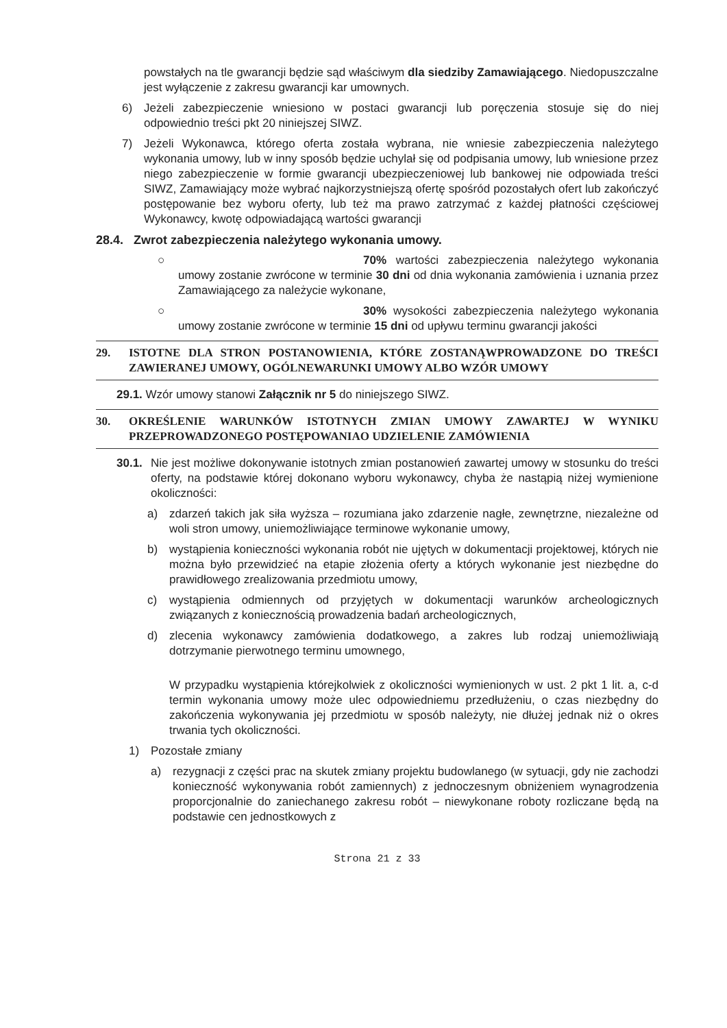powstałych na tle gwarancji będzie sąd właściwym dla siedziby Zamawiającego. Niedopuszczalne jest wyłączenie z zakresu gwarancji kar umownych.
6) Jeżeli zabezpieczenie wniesiono w postaci gwarancji lub poręczenia stosuje się do niej odpowiednio treści pkt 20 niniejszej SIWZ.
7) Jeżeli Wykonawca, którego oferta została wybrana, nie wniesie zabezpieczenia należytego wykonania umowy, lub w inny sposób będzie uchylał się od podpisania umowy, lub wniesione przez niego zabezpieczenie w formie gwarancji ubezpieczeniowej lub bankowej nie odpowiada treści SIWZ, Zamawiający może wybrać najkorzystniejszą ofertę spośród pozostałych ofert lub zakończyć postępowanie bez wyboru oferty, lub też ma prawo zatrzymać z każdej płatności częściowej Wykonawcy, kwotę odpowiadającą wartości gwarancji
28.4. Zwrot zabezpieczenia należytego wykonania umowy.
○ 70% wartości zabezpieczenia należytego wykonania umowy zostanie zwrócone w terminie 30 dni od dnia wykonania zamówienia i uznania przez Zamawiającego za należycie wykonane,
○ 30% wysokości zabezpieczenia należytego wykonania umowy zostanie zwrócone w terminie 15 dni od upływu terminu gwarancji jakości
29. ISTOTNE DLA STRON POSTANOWIENIA, KTÓRE ZOSTANĄWPROWADZONE DO TREŚCI ZAWIERANEJ UMOWY, OGÓLNEWARUNKI UMOWY ALBO WZÓR UMOWY
29.1. Wzór umowy stanowi Załącznik nr 5 do niniejszego SIWZ.
30. OKREŚLENIE WARUNKÓW ISTOTNYCH ZMIAN UMOWY ZAWARTEJ W WYNIKU PRZEPROWADZONEGO POSTĘPOWANIAO UDZIELENIE ZAMÓWIENIA
30.1. Nie jest możliwe dokonywanie istotnych zmian postanowień zawartej umowy w stosunku do treści oferty, na podstawie której dokonano wyboru wykonawcy, chyba że nastąpią niżej wymienione okoliczności:
a) zdarzeń takich jak siła wyższa – rozumiana jako zdarzenie nagłe, zewnętrzne, niezależne od woli stron umowy, uniemożliwiające terminowe wykonanie umowy,
b) wystąpienia konieczności wykonania robót nie ujętych w dokumentacji projektowej, których nie można było przewidzieć na etapie złożenia oferty a których wykonanie jest niezbędne do prawidłowego zrealizowania przedmiotu umowy,
c) wystąpienia odmiennych od przyjętych w dokumentacji warunków archeologicznych związanych z koniecznością prowadzenia badań archeologicznych,
d) zlecenia wykonawcy zamówienia dodatkowego, a zakres lub rodzaj uniemożliwiają dotrzymanie pierwotnego terminu umownego,
W przypadku wystąpienia którejkolwiek z okoliczności wymienionych w ust. 2 pkt 1 lit. a, c-d termin wykonania umowy może ulec odpowiedniemu przedłużeniu, o czas niezbędny do zakończenia wykonywania jej przedmiotu w sposób należyty, nie dłużej jednak niż o okres trwania tych okoliczności.
1) Pozostałe zmiany
a) rezygnacji z części prac na skutek zmiany projektu budowlanego (w sytuacji, gdy nie zachodzi konieczność wykonywania robót zamiennych) z jednoczesnym obniżeniem wynagrodzenia proporcjonalnie do zaniechanego zakresu robót – niewykonane roboty rozliczane będą na podstawie cen jednostkowych z
Strona 21 z 33